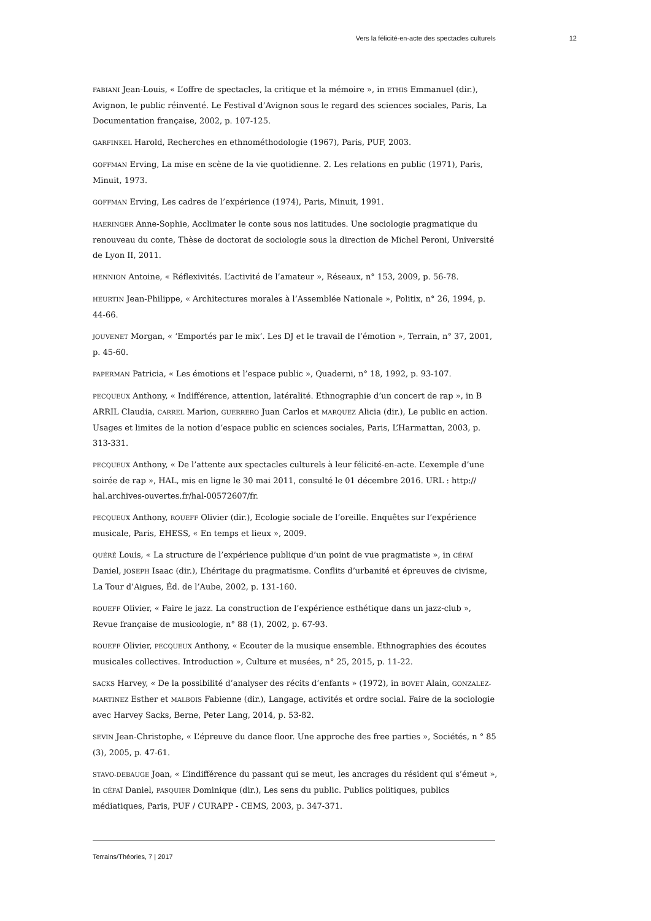Vers la félicité-en-acte des spectacles culturels 12
FABIANI Jean-Louis, « L’offre de spectacles, la critique et la mémoire », in ETHIS Emmanuel (dir.), Avignon, le public réinventé. Le Festival d’Avignon sous le regard des sciences sociales, Paris, La Documentation française, 2002, p. 107-125.
GARFINKEL Harold, Recherches en ethnométhodologie (1967), Paris, PUF, 2003.
GOFFMAN Erving, La mise en scène de la vie quotidienne. 2. Les relations en public (1971), Paris, Minuit, 1973.
GOFFMAN Erving, Les cadres de l’expérience (1974), Paris, Minuit, 1991.
HAERINGER Anne-Sophie, Acclimater le conte sous nos latitudes. Une sociologie pragmatique du renouveau du conte, Thèse de doctorat de sociologie sous la direction de Michel Peroni, Université de Lyon II, 2011.
HENNION Antoine, « Réflexivités. L’activité de l’amateur », Réseaux, n° 153, 2009, p. 56-78.
HEURTIN Jean-Philippe, « Architectures morales à l’Assemblée Nationale », Politix, n° 26, 1994, p. 44-66.
JOUVENET Morgan, « ‘Emportés par le mix’. Les DJ et le travail de l’émotion », Terrain, n° 37, 2001, p. 45-60.
PAPERMAN Patricia, « Les émotions et l’espace public », Quaderni, n° 18, 1992, p. 93-107.
PECQUEUX Anthony, « Indifférence, attention, latéralité. Ethnographie d’un concert de rap », in B ARRIL Claudia, CARREL Marion, GUERRERO Juan Carlos et MARQUEZ Alicia (dir.), Le public en action. Usages et limites de la notion d’espace public en sciences sociales, Paris, L’Harmattan, 2003, p. 313-331.
PECQUEUX Anthony, « De l’attente aux spectacles culturels à leur félicité-en-acte. L’exemple d’une soirée de rap », HAL, mis en ligne le 30 mai 2011, consulté le 01 décembre 2016. URL : http:// hal.archives-ouvertes.fr/hal-00572607/fr.
PECQUEUX Anthony, ROUEFF Olivier (dir.), Ecologie sociale de l’oreille. Enquêtes sur l’expérience musicale, Paris, EHESS, « En temps et lieux », 2009.
QUÉRÉ Louis, « La structure de l’expérience publique d’un point de vue pragmatiste », in CÉFAÏ Daniel, JOSEPH Isaac (dir.), L’héritage du pragmatisme. Conflits d’urbanité et épreuves de civisme, La Tour d’Aigues, Éd. de l’Aube, 2002, p. 131-160.
ROUEFF Olivier, « Faire le jazz. La construction de l’expérience esthétique dans un jazz-club », Revue française de musicologie, n° 88 (1), 2002, p. 67-93.
ROUEFF Olivier, PECQUEUX Anthony, « Ecouter de la musique ensemble. Ethnographies des écoutes musicales collectives. Introduction », Culture et musées, n° 25, 2015, p. 11-22.
SACKS Harvey, « De la possibilité d’analyser des récits d’enfants » (1972), in BOVET Alain, GONZALEZ-MARTINEZ Esther et MALBOIS Fabienne (dir.), Langage, activités et ordre social. Faire de la sociologie avec Harvey Sacks, Berne, Peter Lang, 2014, p. 53-82.
SEVIN Jean-Christophe, « L’épreuve du dance floor. Une approche des free parties », Sociétés, n ° 85 (3), 2005, p. 47-61.
STAVO-DEBAUGE Joan, « L’indifférence du passant qui se meut, les ancrages du résident qui s’émeut », in CÉFAÏ Daniel, PASQUIER Dominique (dir.), Les sens du public. Publics politiques, publics médiatiques, Paris, PUF / CURAPP - CEMS, 2003, p. 347-371.
Terrains/Théories, 7 | 2017